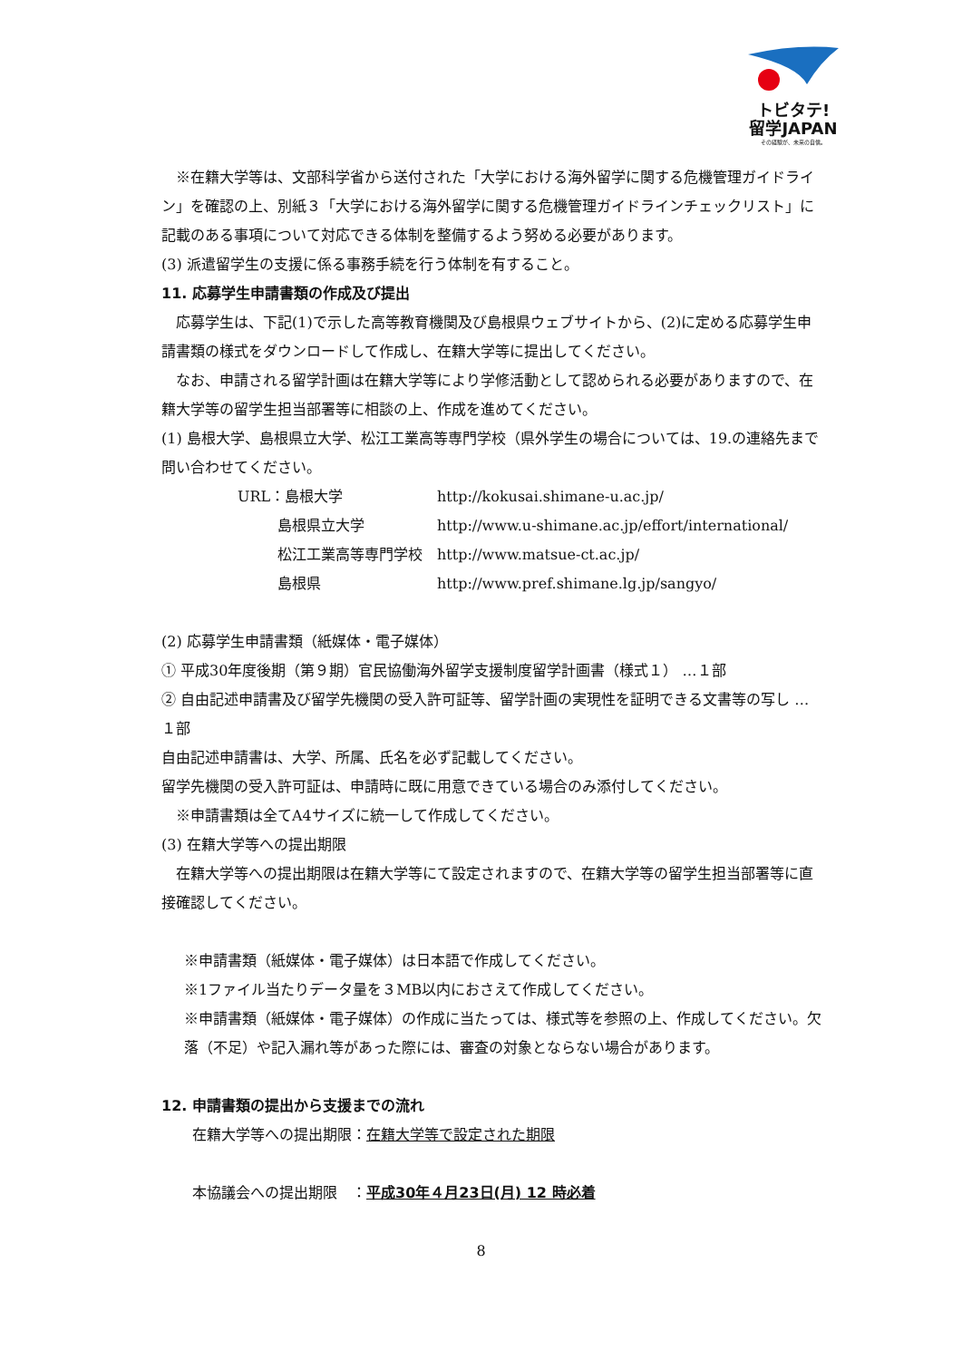トビタテ!
留学JAPAN
その経験が、未来の自信。
※在籍大学等は、文部科学省から送付された「大学における海外留学に関する危機管理ガイドライン」を確認の上、別紙３「大学における海外留学に関する危機管理ガイドラインチェックリスト」に記載のある事項について対応できる体制を整備するよう努める必要があります。
(3) 派遣留学生の支援に係る事務手続を行う体制を有すること。
11. 応募学生申請書類の作成及び提出
応募学生は、下記(1)で示した高等教育機関及び島根県ウェブサイトから、(2)に定める応募学生申請書類の様式をダウンロードして作成し、在籍大学等に提出してください。
なお、申請される留学計画は在籍大学等により学修活動として認められる必要がありますので、在籍大学等の留学生担当部署等に相談の上、作成を進めてください。
(1) 島根大学、島根県立大学、松江工業高等専門学校（県外学生の場合については、19.の連絡先まで問い合わせてください。
| URL：島根大学 | http://kokusai.shimane-u.ac.jp/ |
| 島根県立大学 | http://www.u-shimane.ac.jp/effort/international/ |
| 松江工業高等専門学校 | http://www.matsue-ct.ac.jp/ |
| 島根県 | http://www.pref.shimane.lg.jp/sangyo/ |
(2) 応募学生申請書類（紙媒体・電子媒体）
① 平成30年度後期（第９期）官民協働海外留学支援制度留学計画書（様式１） …１部
② 自由記述申請書及び留学先機関の受入許可証等、留学計画の実現性を証明できる文書等の写し …１部
自由記述申請書は、大学、所属、氏名を必ず記載してください。
留学先機関の受入許可証は、申請時に既に用意できている場合のみ添付してください。
※申請書類は全てA4サイズに統一して作成してください。
(3) 在籍大学等への提出期限
在籍大学等への提出期限は在籍大学等にて設定されますので、在籍大学等の留学生担当部署等に直接確認してください。
※申請書類（紙媒体・電子媒体）は日本語で作成してください。
※1ファイル当たりデータ量を３MB以内におさえて作成してください。
※申請書類（紙媒体・電子媒体）の作成に当たっては、様式等を参照の上、作成してください。欠落（不足）や記入漏れ等があった際には、審査の対象とならない場合があります。
12. 申請書類の提出から支援までの流れ
在籍大学等への提出期限：在籍大学等で設定された期限
本協議会への提出期限　：平成30年４月23日(月) 12 時必着
8